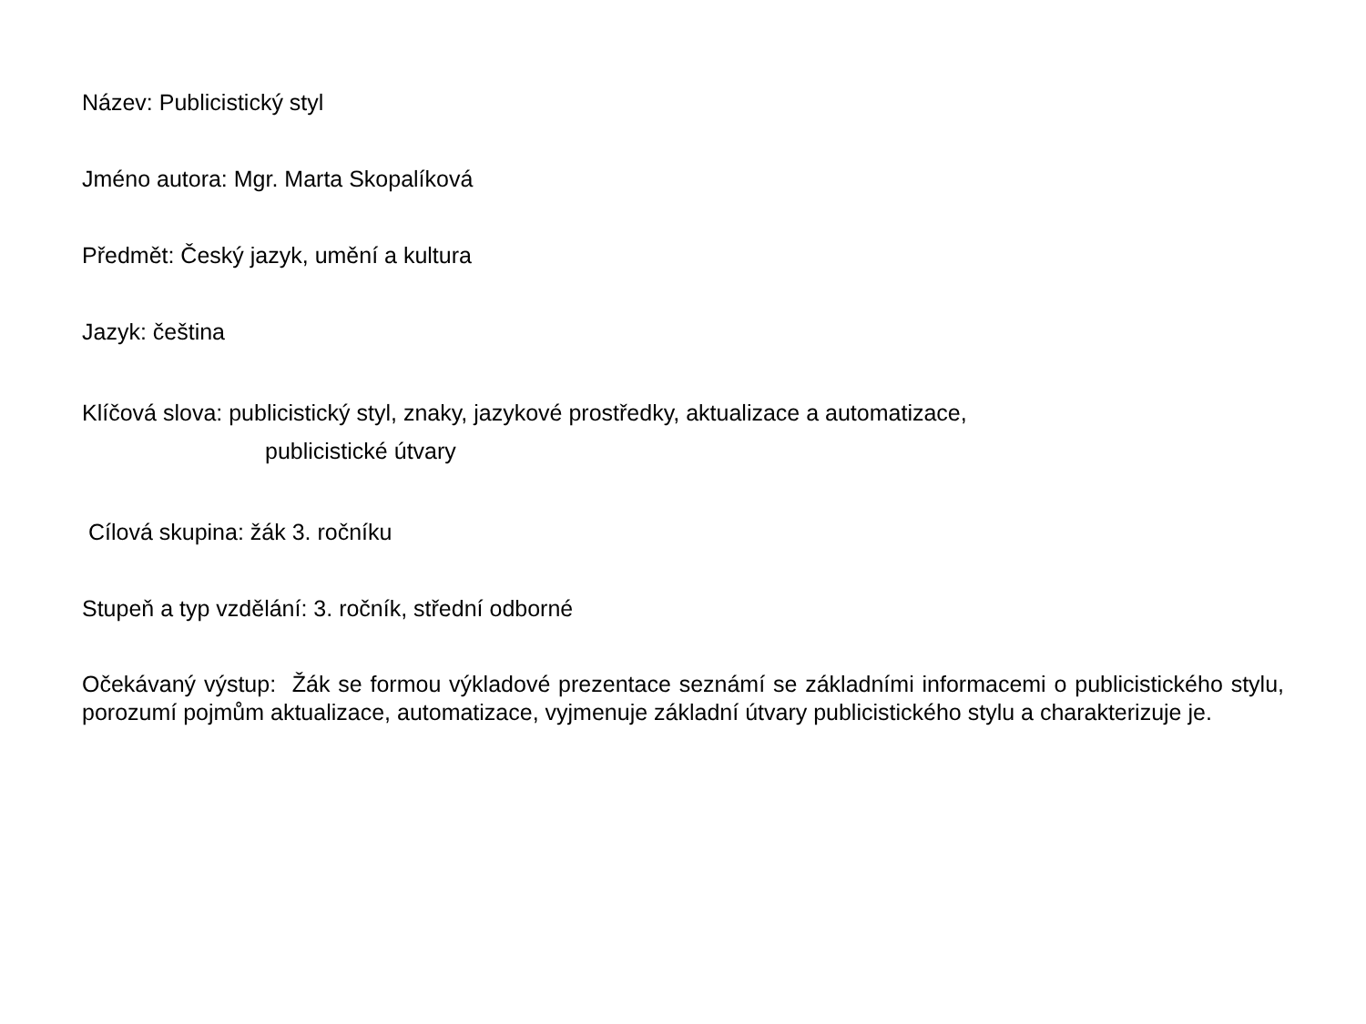Název: Publicistický styl
Jméno autora: Mgr. Marta Skopalíková
Předmět: Český jazyk, umění a kultura
Jazyk: čeština
Klíčová slova: publicistický styl, znaky, jazykové prostředky, aktualizace a automatizace,
publicistické útvary
Cílová skupina: žák 3. ročníku
Stupeň a typ vzdělání: 3. ročník, střední odborné
Očekávaný výstup: Žák se formou výkladové prezentace seznámí se základními informacemi o publicistického stylu, porozumí pojmům aktualizace, automatizace, vyjmenuje základní útvary publicistického stylu a charakterizuje je.